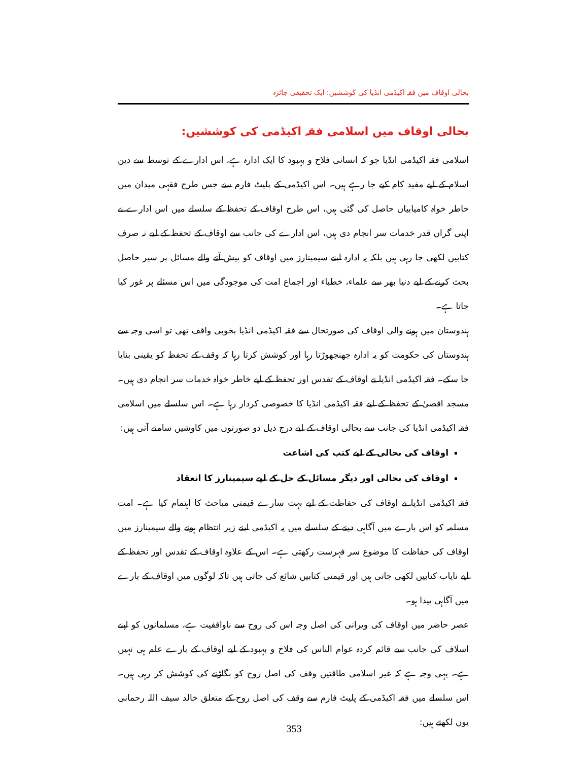بحالی اوقاف میں فقہ اکیڈمی انڈیا کی کوششیں: ایک تحقیقی جائزہ
بحالی اوقاف میں اسلامی فقہ اکیڈمی کی کوششیں:
اسلامی فقہ اکیڈمی انڈیا جو کہ انسانی فلاح و بہبود کا ایک ادارہ ہے، اس ادارے کے توسط سے دین اسلام کے لیے مفید کام کیے جا رہے ہیں۔ اس اکیڈمی کے پلیٹ فارم سے جس طرح فقہی میدان میں خاطر خواہ کامیابیاں حاصل کی گئی ہیں، اس طرح اوقاف کے تحفظ کے سلسلے میں اس ادارے نے اپنی گراں قدر خدمات سر انجام دی ہیں، اس ادارے کی جانب سے اوقاف کے تحفظ کے لیے نہ صرف کتابیں لکھی جا رہی ہیں بلکہ یہ ادارہ اپنے سیمینارز میں اوقاف کو پیش آنے والے مسائل پر سیر حاصل بحث کرنے کے لیے دنیا بھر سے علماء، خطباء اور اجماع امت کی موجودگی میں اس مسئلے پر غور کیا جاتا ہے۔
ہندوستان میں ہونے والی اوقاف کی صورتحال سے فقہ اکیڈمی انڈیا بخوبی واقف تھی تو اسی وجہ سے ہندوستان کی حکومت کو یہ ادارہ جھنجھوڑتا رہا اور کوشش کرتا رہا کہ وقف کے تحفظ کو یقینی بنایا جا سکے۔ فقہ اکیڈمی انڈیا نے اوقاف کے تقدس اور تحفظ کے لیے خاطر خواہ خدمات سر انجام دی ہیں۔ مسجد اقصیٰ کے تحفظ کے لیے فقہ اکیڈمی انڈیا کا خصوصی کردار رہا ہے۔ اس سلسلے میں اسلامی فقہ اکیڈمی انڈیا کی جانب سے بحالی اوقاف کے لیے درج ذیل دو صورتوں میں کاوشیں سامنے آتی ہیں:
اوقاف کی بحالی کے لیے کتب کی اشاعت
اوقاف کی بحالی اور دیگر مسائل کے حل کے لیے سیمینارز کا انعقاد
فقہ اکیڈمی انڈیا نے اوقاف کی حفاظت کے لیے بہت سارے قیمتی مباحث کا اہتمام کیا ہے۔ امت مسلمہ کو اس بارے میں آگاہی دینے کے سلسلے میں یہ اکیڈمی اپنے زیر انتظام ہونے والے سیمینارز میں اوقاف کی حفاظت کا موضوع سر فہرست رکھتی ہے۔ اس کے علاوہ اوقاف کے تقدس اور تحفظ کے لیے نایاب کتابیں لکھی جاتی ہیں اور قیمتی کتابیں شائع کی جاتی ہیں تاکہ لوگوں میں اوقاف کے بارے میں آگاہی پیدا ہو۔
عصر حاضر میں اوقاف کی ویرانی کی اصل وجہ اس کی روح سے ناواقفیت ہے، مسلمانوں کو اپنے اسلاف کی جانب سے قائم کردہ عوام الناس کی فلاح و بہبود کے لیے اوقاف کے بارے علم ہی نہیں ہے۔ یہی وجہ ہے کہ غیر اسلامی طاقتیں وقف کی اصل روح کو بگاڑنے کی کوشش کر رہی ہیں۔ اس سلسلے میں فقہ اکیڈمی کے پلیٹ فارم سے وقف کی اصل روح کے متعلق خالد سیف اللہ رحمانی یوں لکھتے ہیں:
353